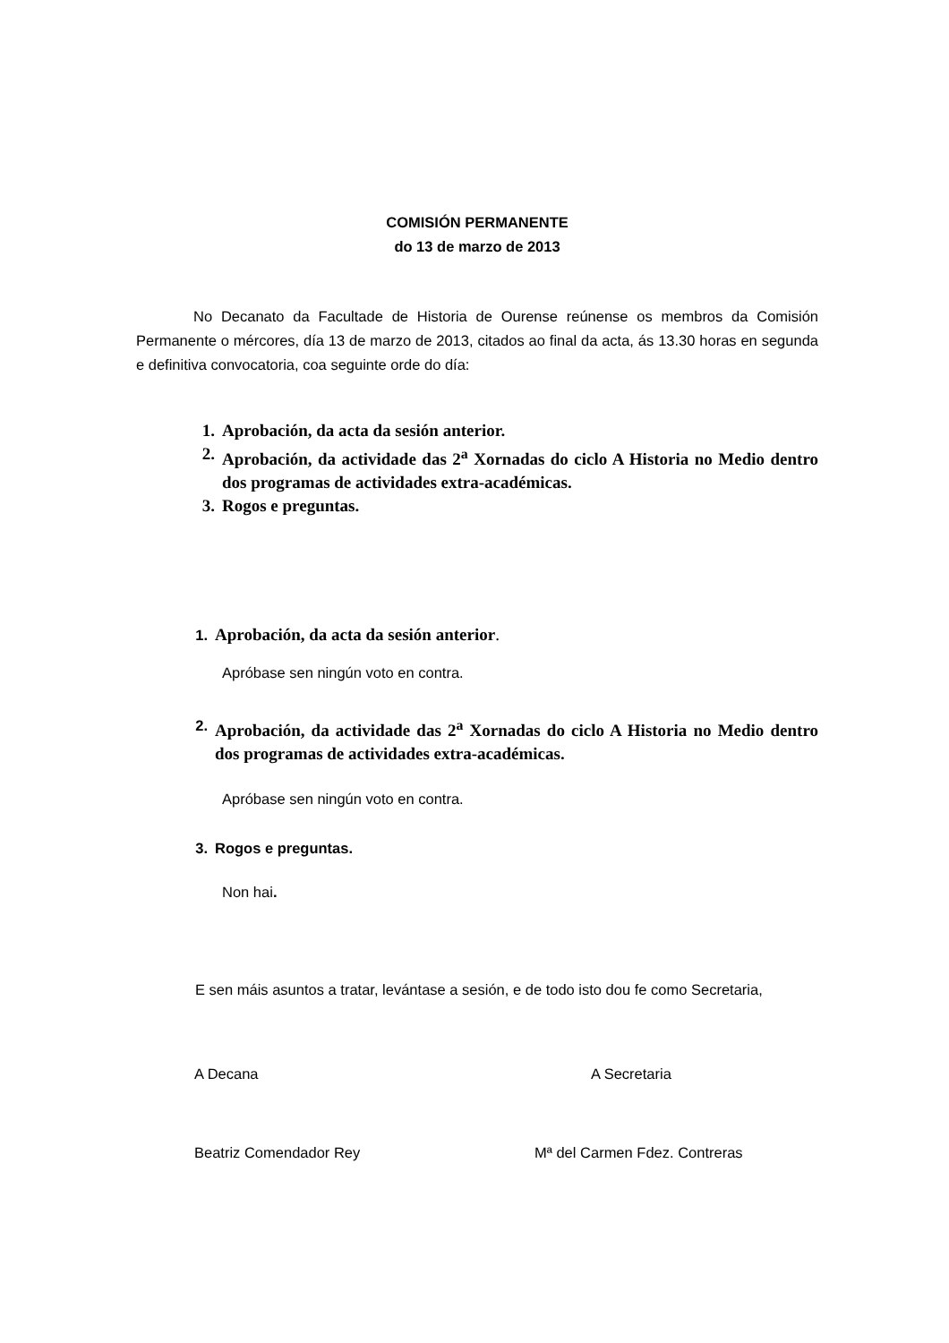COMISIÓN PERMANENTE
do 13 de marzo de 2013
No Decanato da Facultade de Historia de Ourense reúnense os membros da Comisión Permanente o mércores, día 13 de marzo de 2013, citados ao final da acta, ás 13.30 horas en segunda e definitiva convocatoria, coa seguinte orde do día:
1. Aprobación, da acta da sesión anterior.
2. Aprobación, da actividade das 2<sup>a</sup> Xornadas do ciclo A Historia no Medio dentro dos programas de actividades extra-académicas.
3. Rogos e preguntas.
1. Aprobación, da acta da sesión anterior.
Apróbase sen ningún voto en contra.
2. Aprobación, da actividade das 2<sup>a</sup> Xornadas do ciclo A Historia no Medio dentro dos programas de actividades extra-académicas.
Apróbase sen ningún voto en contra.
3. Rogos e preguntas.
Non hai.
E sen máis asuntos a tratar, levántase a sesión, e de todo isto dou fe como Secretaria,
A Decana A Secretaria
Beatriz Comendador Rey Mª del Carmen Fdez. Contreras